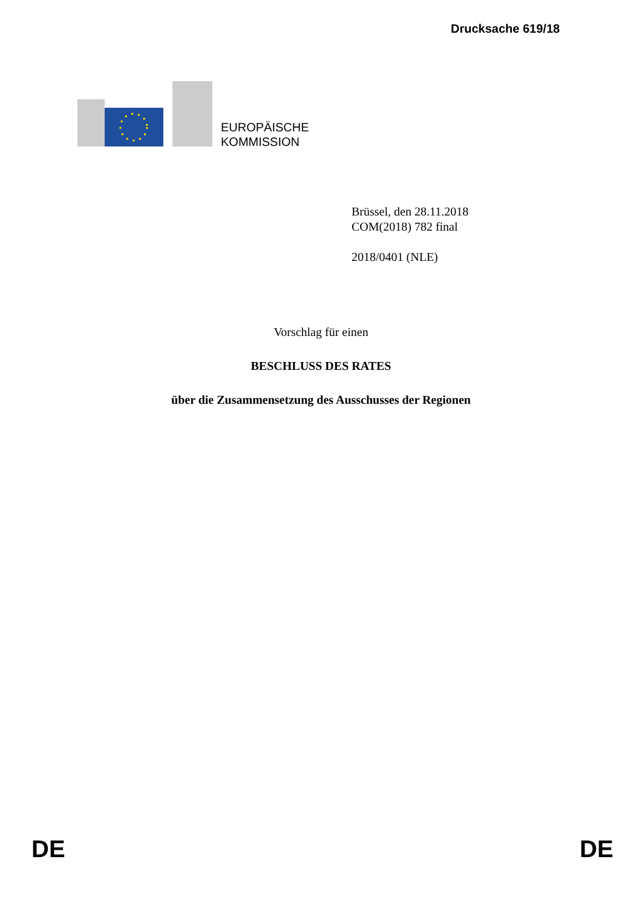Drucksache 619/18
EUROPÄISCHE
KOMMISSION
Brüssel, den 28.11.2018
COM(2018) 782 final
2018/0401 (NLE)
Vorschlag für einen
BESCHLUSS DES RATES
über die Zusammensetzung des Ausschusses der Regionen
DE DE